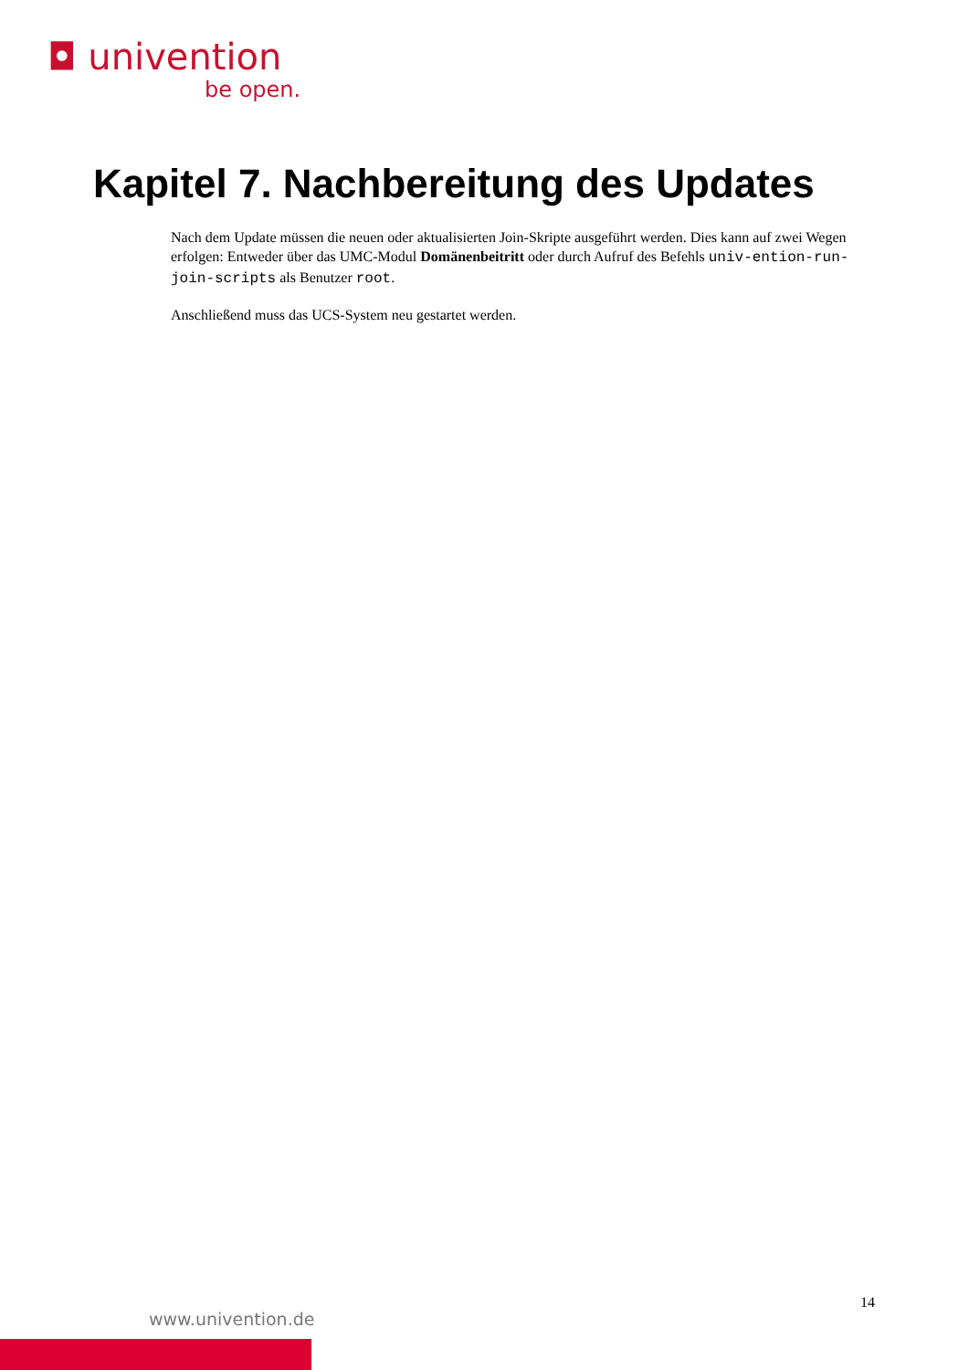◘ univention
be open.
Kapitel 7. Nachbereitung des Updates
Nach dem Update müssen die neuen oder aktualisierten Join-Skripte ausgeführt werden. Dies kann auf zwei Wegen erfolgen: Entweder über das UMC-Modul Domänenbeitritt oder durch Aufruf des Befehls univ-ention-run-join-scripts als Benutzer root.
Anschließend muss das UCS-System neu gestartet werden.
14
www.univention.de